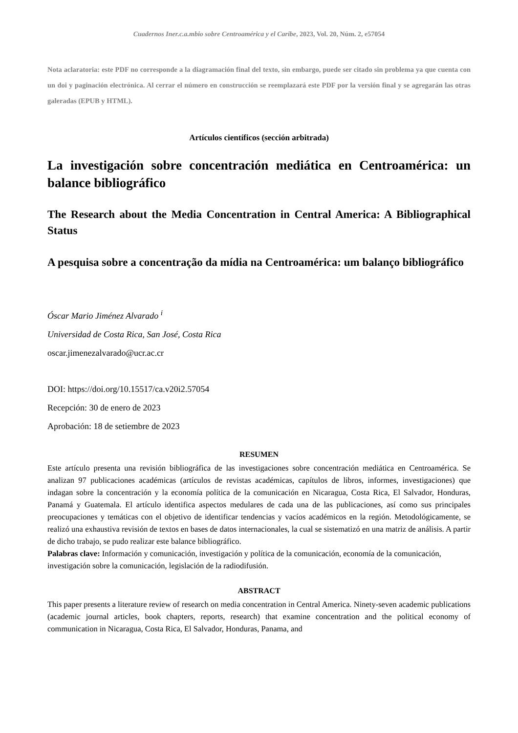Cuadernos Iner.c.a.mbio sobre Centroamérica y el Caribe, 2023, Vol. 20, Núm. 2, e57054
Nota aclaratoria: este PDF no corresponde a la diagramación final del texto, sin embargo, puede ser citado sin problema ya que cuenta con un doi y paginación electrónica. Al cerrar el número en construcción se reemplazará este PDF por la versión final y se agregarán las otras galeradas (EPUB y HTML).
Artículos científicos (sección arbitrada)
La investigación sobre concentración mediática en Centroamérica: un balance bibliográfico
The Research about the Media Concentration in Central America: A Bibliographical Status
A pesquisa sobre a concentração da mídia na Centroamérica: um balanço bibliográfico
Óscar Mario Jiménez Alvarado <sup>i</sup>
Universidad de Costa Rica, San José, Costa Rica
oscar.jimenezalvarado@ucr.ac.cr
DOI: https://doi.org/10.15517/ca.v20i2.57054
Recepción: 30 de enero de 2023
Aprobación: 18 de setiembre de 2023
RESUMEN
Este artículo presenta una revisión bibliográfica de las investigaciones sobre concentración mediática en Centroamérica. Se analizan 97 publicaciones académicas (artículos de revistas académicas, capítulos de libros, informes, investigaciones) que indagan sobre la concentración y la economía política de la comunicación en Nicaragua, Costa Rica, El Salvador, Honduras, Panamá y Guatemala. El artículo identifica aspectos medulares de cada una de las publicaciones, así como sus principales preocupaciones y temáticas con el objetivo de identificar tendencias y vacíos académicos en la región. Metodológicamente, se realizó una exhaustiva revisión de textos en bases de datos internacionales, la cual se sistematizó en una matriz de análisis. A partir de dicho trabajo, se pudo realizar este balance bibliográfico.
Palabras clave: Información y comunicación, investigación y política de la comunicación, economía de la comunicación, investigación sobre la comunicación, legislación de la radiodifusión.
ABSTRACT
This paper presents a literature review of research on media concentration in Central America. Ninety-seven academic publications (academic journal articles, book chapters, reports, research) that examine concentration and the political economy of communication in Nicaragua, Costa Rica, El Salvador, Honduras, Panama, and